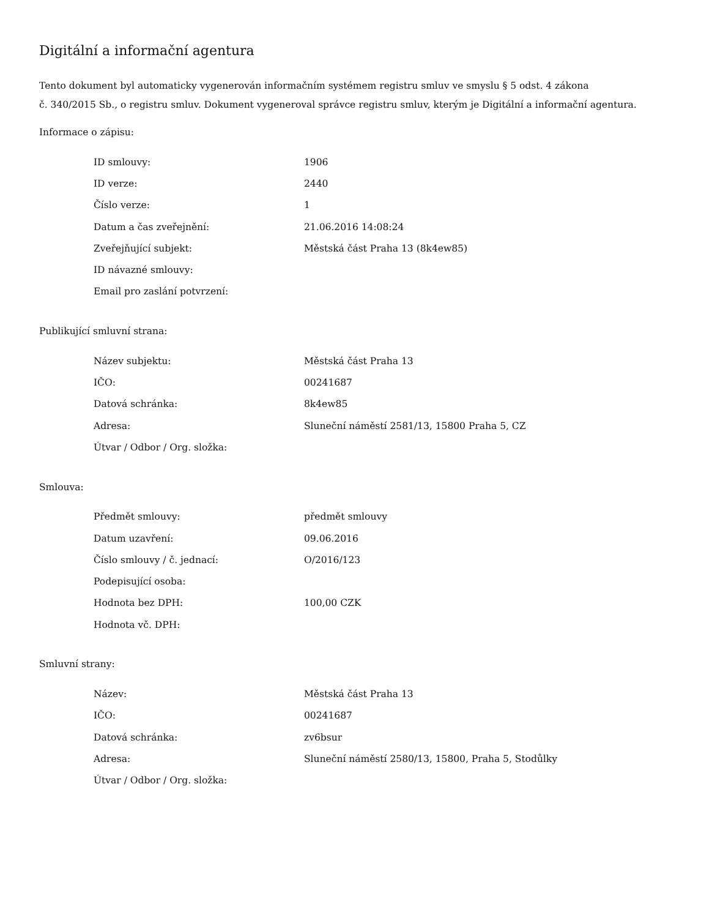Digitální a informační agentura
Tento dokument byl automaticky vygenerován informačním systémem registru smluv ve smyslu § 5 odst. 4 zákona
č. 340/2015 Sb., o registru smluv. Dokument vygeneroval správce registru smluv, kterým je Digitální a informační agentura.
Informace o zápisu:
| ID smlouvy: | 1906 |
| ID verze: | 2440 |
| Číslo verze: | 1 |
| Datum a čas zveřejnění: | 21.06.2016 14:08:24 |
| Zveřejňující subjekt: | Městská část Praha 13 (8k4ew85) |
| ID návazné smlouvy: | |
| Email pro zaslání potvrzení: | |
Publikující smluvní strana:
| Název subjektu: | Městská část Praha 13 |
| IČO: | 00241687 |
| Datová schránka: | 8k4ew85 |
| Adresa: | Sluneční náměstí 2581/13, 15800 Praha 5, CZ |
| Útvar / Odbor / Org. složka: | |
Smlouva:
| Předmět smlouvy: | předmět smlouvy |
| Datum uzavření: | 09.06.2016 |
| Číslo smlouvy / č. jednací: | O/2016/123 |
| Podepisující osoba: | |
| Hodnota bez DPH: | 100,00 CZK |
| Hodnota vč. DPH: | |
Smluvní strany:
| Název: | Městská část Praha 13 |
| IČO: | 00241687 |
| Datová schránka: | zv6bsur |
| Adresa: | Sluneční náměstí 2580/13, 15800, Praha 5, Stodůlky |
| Útvar / Odbor / Org. složka: | |